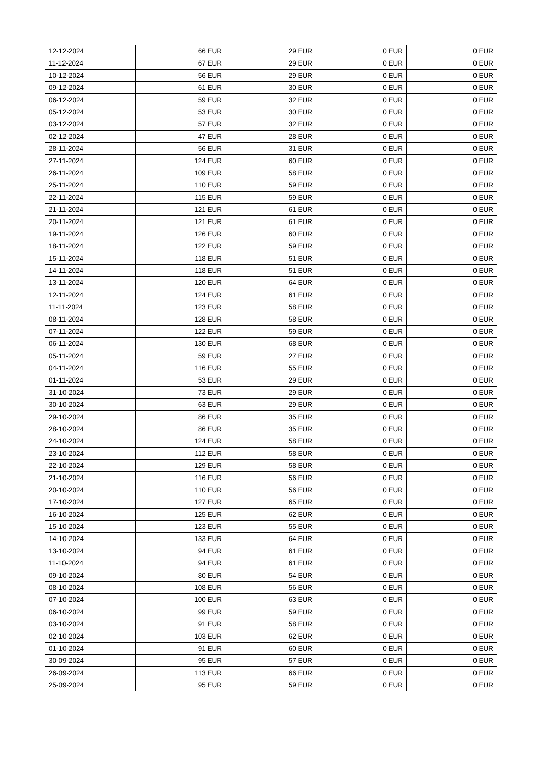| 12-12-2024 | 66 EUR | 29 EUR | 0 EUR | 0 EUR |
| 11-12-2024 | 67 EUR | 29 EUR | 0 EUR | 0 EUR |
| 10-12-2024 | 56 EUR | 29 EUR | 0 EUR | 0 EUR |
| 09-12-2024 | 61 EUR | 30 EUR | 0 EUR | 0 EUR |
| 06-12-2024 | 59 EUR | 32 EUR | 0 EUR | 0 EUR |
| 05-12-2024 | 53 EUR | 30 EUR | 0 EUR | 0 EUR |
| 03-12-2024 | 57 EUR | 32 EUR | 0 EUR | 0 EUR |
| 02-12-2024 | 47 EUR | 28 EUR | 0 EUR | 0 EUR |
| 28-11-2024 | 56 EUR | 31 EUR | 0 EUR | 0 EUR |
| 27-11-2024 | 124 EUR | 60 EUR | 0 EUR | 0 EUR |
| 26-11-2024 | 109 EUR | 58 EUR | 0 EUR | 0 EUR |
| 25-11-2024 | 110 EUR | 59 EUR | 0 EUR | 0 EUR |
| 22-11-2024 | 115 EUR | 59 EUR | 0 EUR | 0 EUR |
| 21-11-2024 | 121 EUR | 61 EUR | 0 EUR | 0 EUR |
| 20-11-2024 | 121 EUR | 61 EUR | 0 EUR | 0 EUR |
| 19-11-2024 | 126 EUR | 60 EUR | 0 EUR | 0 EUR |
| 18-11-2024 | 122 EUR | 59 EUR | 0 EUR | 0 EUR |
| 15-11-2024 | 118 EUR | 51 EUR | 0 EUR | 0 EUR |
| 14-11-2024 | 118 EUR | 51 EUR | 0 EUR | 0 EUR |
| 13-11-2024 | 120 EUR | 64 EUR | 0 EUR | 0 EUR |
| 12-11-2024 | 124 EUR | 61 EUR | 0 EUR | 0 EUR |
| 11-11-2024 | 123 EUR | 58 EUR | 0 EUR | 0 EUR |
| 08-11-2024 | 128 EUR | 58 EUR | 0 EUR | 0 EUR |
| 07-11-2024 | 122 EUR | 59 EUR | 0 EUR | 0 EUR |
| 06-11-2024 | 130 EUR | 68 EUR | 0 EUR | 0 EUR |
| 05-11-2024 | 59 EUR | 27 EUR | 0 EUR | 0 EUR |
| 04-11-2024 | 116 EUR | 55 EUR | 0 EUR | 0 EUR |
| 01-11-2024 | 53 EUR | 29 EUR | 0 EUR | 0 EUR |
| 31-10-2024 | 73 EUR | 29 EUR | 0 EUR | 0 EUR |
| 30-10-2024 | 63 EUR | 29 EUR | 0 EUR | 0 EUR |
| 29-10-2024 | 86 EUR | 35 EUR | 0 EUR | 0 EUR |
| 28-10-2024 | 86 EUR | 35 EUR | 0 EUR | 0 EUR |
| 24-10-2024 | 124 EUR | 58 EUR | 0 EUR | 0 EUR |
| 23-10-2024 | 112 EUR | 58 EUR | 0 EUR | 0 EUR |
| 22-10-2024 | 129 EUR | 58 EUR | 0 EUR | 0 EUR |
| 21-10-2024 | 116 EUR | 56 EUR | 0 EUR | 0 EUR |
| 20-10-2024 | 110 EUR | 56 EUR | 0 EUR | 0 EUR |
| 17-10-2024 | 127 EUR | 65 EUR | 0 EUR | 0 EUR |
| 16-10-2024 | 125 EUR | 62 EUR | 0 EUR | 0 EUR |
| 15-10-2024 | 123 EUR | 55 EUR | 0 EUR | 0 EUR |
| 14-10-2024 | 133 EUR | 64 EUR | 0 EUR | 0 EUR |
| 13-10-2024 | 94 EUR | 61 EUR | 0 EUR | 0 EUR |
| 11-10-2024 | 94 EUR | 61 EUR | 0 EUR | 0 EUR |
| 09-10-2024 | 80 EUR | 54 EUR | 0 EUR | 0 EUR |
| 08-10-2024 | 108 EUR | 56 EUR | 0 EUR | 0 EUR |
| 07-10-2024 | 100 EUR | 63 EUR | 0 EUR | 0 EUR |
| 06-10-2024 | 99 EUR | 59 EUR | 0 EUR | 0 EUR |
| 03-10-2024 | 91 EUR | 58 EUR | 0 EUR | 0 EUR |
| 02-10-2024 | 103 EUR | 62 EUR | 0 EUR | 0 EUR |
| 01-10-2024 | 91 EUR | 60 EUR | 0 EUR | 0 EUR |
| 30-09-2024 | 95 EUR | 57 EUR | 0 EUR | 0 EUR |
| 26-09-2024 | 113 EUR | 66 EUR | 0 EUR | 0 EUR |
| 25-09-2024 | 95 EUR | 59 EUR | 0 EUR | 0 EUR |